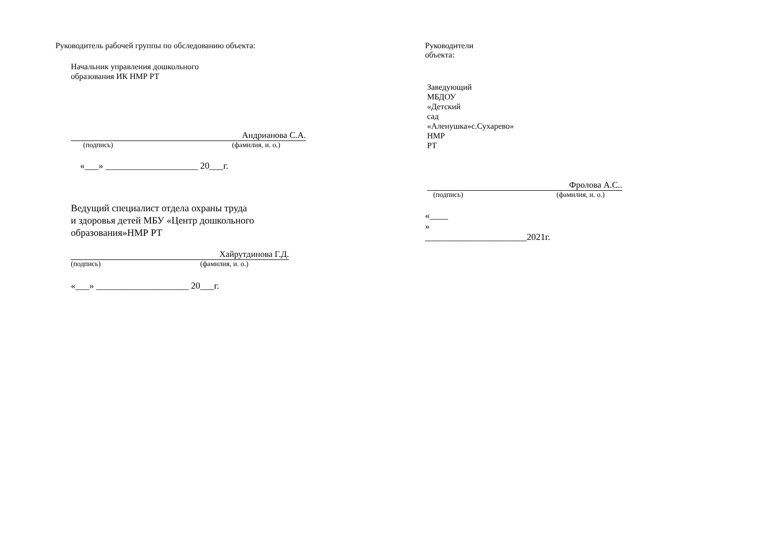Руководитель рабочей группы по обследованию объекта:
Начальник управления дошкольного
образования ИК НМР РТ
Андрианова С.А.
(подпись) (фамилия, и. о.)
«___» ____________________ 20___г.
Ведущий специалист отдела охраны труда
и здоровья детей МБУ «Центр дошкольного
образования»НМР РТ
Хайрутдинова Г.Д.
(подпись) (фамилия, и. о.)
«___» ____________________ 20___г.
Руководители объекта:
Заведующий МБДОУ «Детский сад
«Аленушка»с.Сухарево» НМР РТ
Фролова А.С..
(подпись) (фамилия, и. о.)
«____ » ______________________2021г.